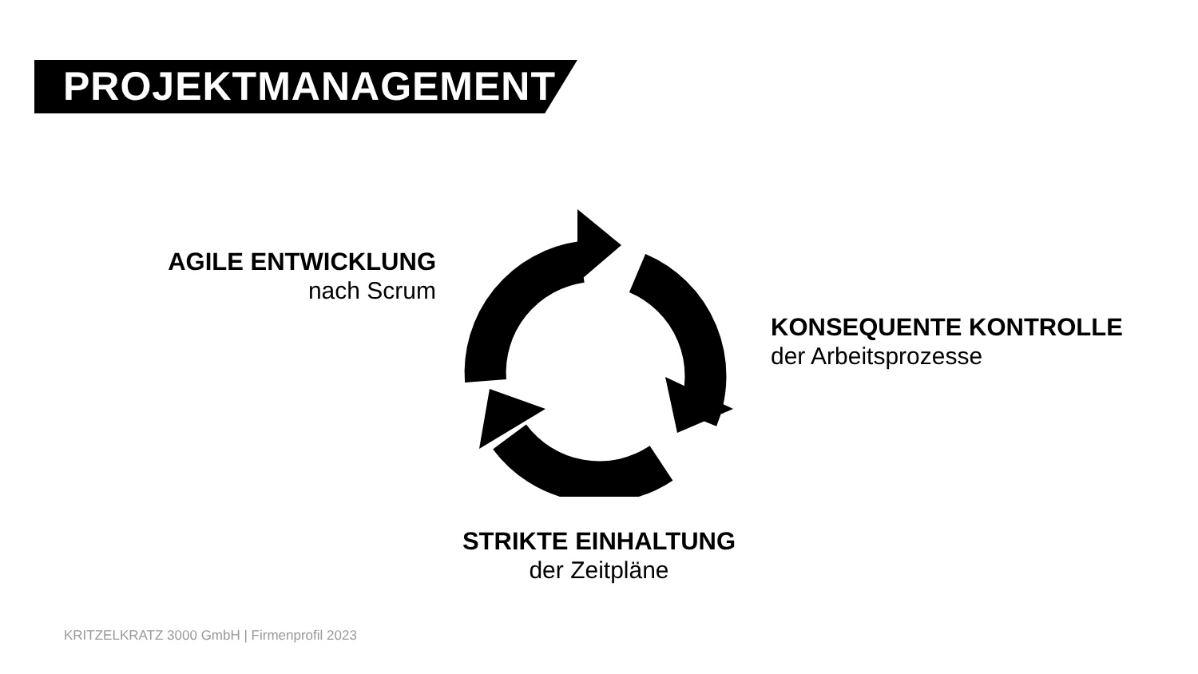PROJEKTMANAGEMENT
AGILE ENTWICKLUNG
nach Scrum
KONSEQUENTE KONTROLLE
der Arbeitsprozesse
STRIKTE EINHALTUNG
der Zeitpläne
KRITZELKRATZ 3000 GmbH | Firmenprofil 2023